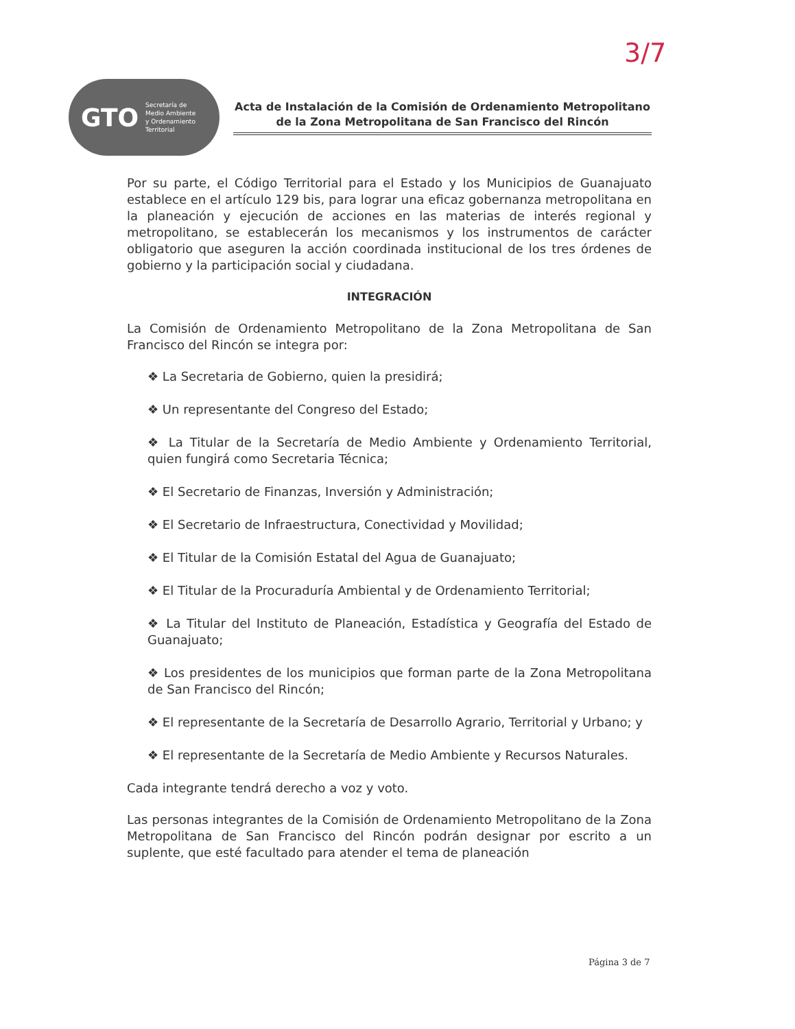3/7
GTO Secretaría de
Medio Ambiente
y Ordenamiento
Territorial
Acta de Instalación de la Comisión de Ordenamiento Metropolitano de la Zona Metropolitana de San Francisco del Rincón
Por su parte, el Código Territorial para el Estado y los Municipios de Guanajuato establece en el artículo 129 bis, para lograr una eficaz gobernanza metropolitana en la planeación y ejecución de acciones en las materias de interés regional y metropolitano, se establecerán los mecanismos y los instrumentos de carácter obligatorio que aseguren la acción coordinada institucional de los tres órdenes de gobierno y la participación social y ciudadana.
INTEGRACIÓN
La Comisión de Ordenamiento Metropolitano de la Zona Metropolitana de San Francisco del Rincón se integra por:
❖ La Secretaria de Gobierno, quien la presidirá;
❖ Un representante del Congreso del Estado;
❖ La Titular de la Secretaría de Medio Ambiente y Ordenamiento Territorial, quien fungirá como Secretaria Técnica;
❖ El Secretario de Finanzas, Inversión y Administración;
❖ El Secretario de Infraestructura, Conectividad y Movilidad;
❖ El Titular de la Comisión Estatal del Agua de Guanajuato;
❖ El Titular de la Procuraduría Ambiental y de Ordenamiento Territorial;
❖ La Titular del Instituto de Planeación, Estadística y Geografía del Estado de Guanajuato;
❖ Los presidentes de los municipios que forman parte de la Zona Metropolitana de San Francisco del Rincón;
❖ El representante de la Secretaría de Desarrollo Agrario, Territorial y Urbano; y
❖ El representante de la Secretaría de Medio Ambiente y Recursos Naturales.
Cada integrante tendrá derecho a voz y voto.
Las personas integrantes de la Comisión de Ordenamiento Metropolitano de la Zona Metropolitana de San Francisco del Rincón podrán designar por escrito a un suplente, que esté facultado para atender el tema de planeación
Página 3 de 7